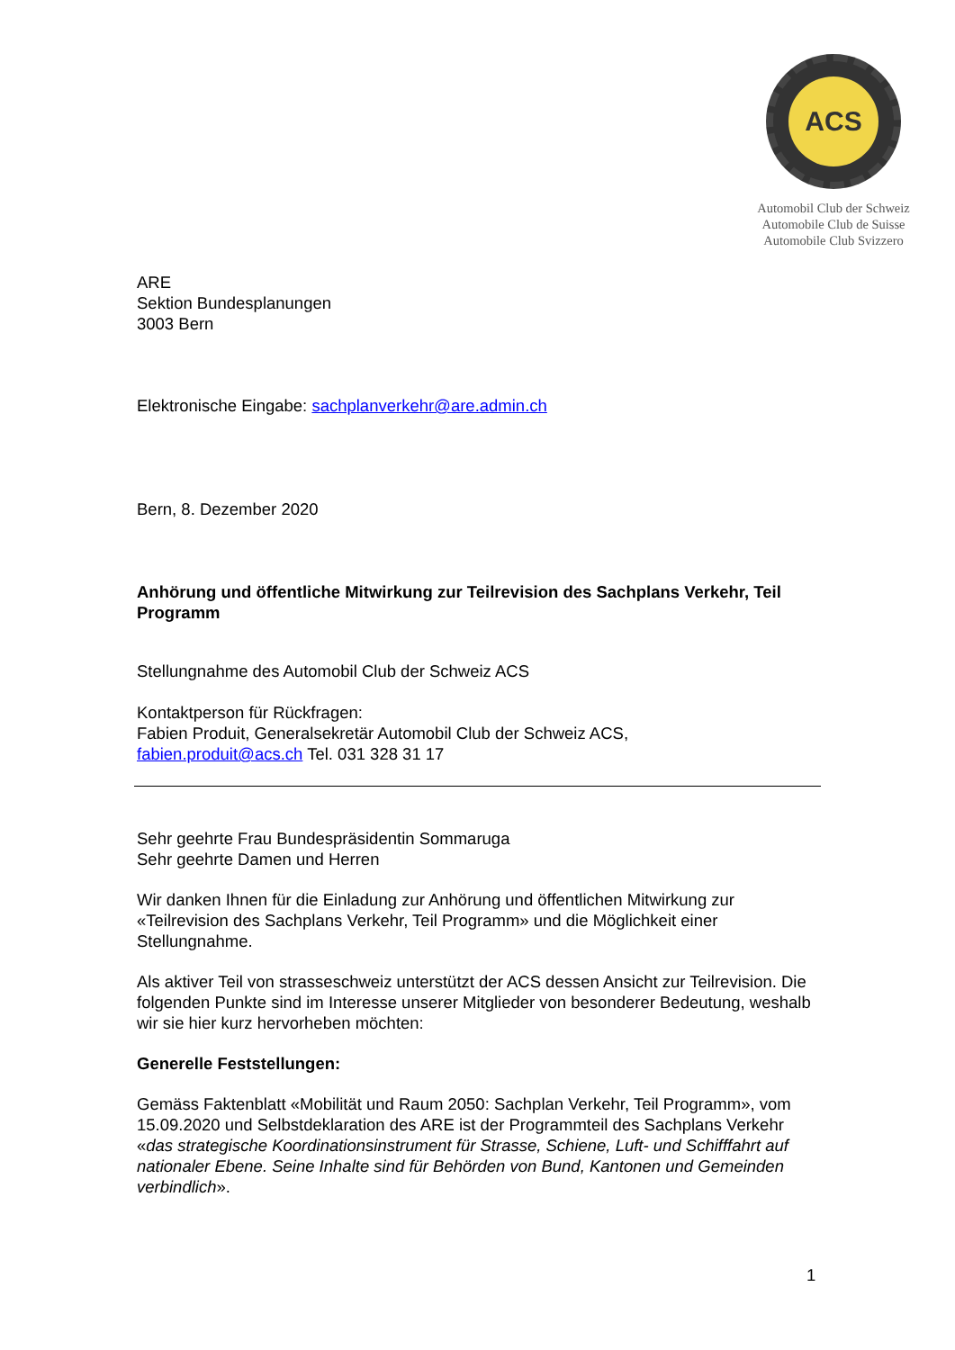ACS
Automobil Club der Schweiz
Automobile Club de Suisse
Automobile Club Svizzero
ARE
Sektion Bundesplanungen
3003 Bern
Elektronische Eingabe: sachplanverkehr@are.admin.ch
Bern, 8. Dezember 2020
Anhörung und öffentliche Mitwirkung zur Teilrevision des Sachplans Verkehr, Teil Programm
Stellungnahme des Automobil Club der Schweiz ACS
Kontaktperson für Rückfragen:
Fabien Produit, Generalsekretär Automobil Club der Schweiz ACS,
fabien.produit@acs.ch Tel. 031 328 31 17
Sehr geehrte Frau Bundespräsidentin Sommaruga
Sehr geehrte Damen und Herren
Wir danken Ihnen für die Einladung zur Anhörung und öffentlichen Mitwirkung zur «Teilrevision des Sachplans Verkehr, Teil Programm» und die Möglichkeit einer Stellungnahme.
Als aktiver Teil von strasseschweiz unterstützt der ACS dessen Ansicht zur Teilrevision. Die folgenden Punkte sind im Interesse unserer Mitglieder von besonderer Bedeutung, weshalb wir sie hier kurz hervorheben möchten:
Generelle Feststellungen:
Gemäss Faktenblatt «Mobilität und Raum 2050: Sachplan Verkehr, Teil Programm», vom 15.09.2020 und Selbstdeklaration des ARE ist der Programmteil des Sachplans Verkehr «das strategische Koordinationsinstrument für Strasse, Schiene, Luft- und Schifffahrt auf nationaler Ebene. Seine Inhalte sind für Behörden von Bund, Kantonen und Gemeinden verbindlich».
1